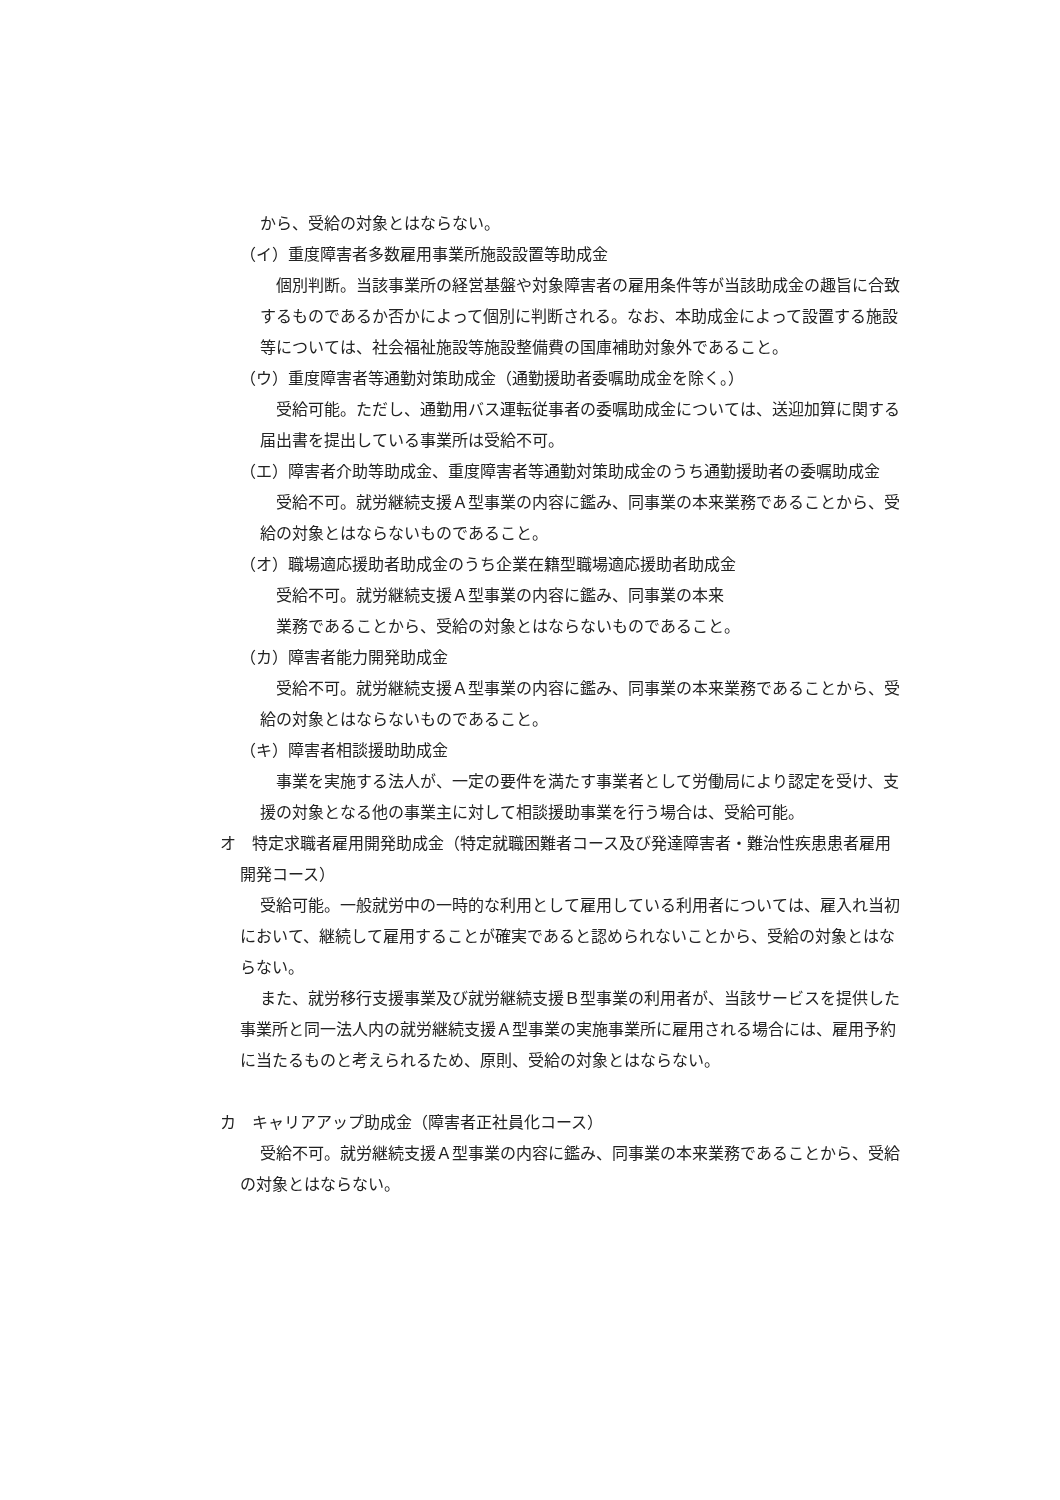から、受給の対象とはならない。
（イ）重度障害者多数雇用事業所施設設置等助成金
個別判断。当該事業所の経営基盤や対象障害者の雇用条件等が当該助成金の趣旨に合致するものであるか否かによって個別に判断される。なお、本助成金によって設置する施設等については、社会福祉施設等施設整備費の国庫補助対象外であること。
（ウ）重度障害者等通勤対策助成金（通勤援助者委嘱助成金を除く。）
受給可能。ただし、通勤用バス運転従事者の委嘱助成金については、送迎加算に関する届出書を提出している事業所は受給不可。
（エ）障害者介助等助成金、重度障害者等通勤対策助成金のうち通勤援助者の委嘱助成金
受給不可。就労継続支援Ａ型事業の内容に鑑み、同事業の本来業務であることから、受給の対象とはならないものであること。
（オ）職場適応援助者助成金のうち企業在籍型職場適応援助者助成金
受給不可。就労継続支援Ａ型事業の内容に鑑み、同事業の本来
業務であることから、受給の対象とはならないものであること。
（カ）障害者能力開発助成金
受給不可。就労継続支援Ａ型事業の内容に鑑み、同事業の本来業務であることから、受給の対象とはならないものであること。
（キ）障害者相談援助助成金
事業を実施する法人が、一定の要件を満たす事業者として労働局により認定を受け、支援の対象となる他の事業主に対して相談援助事業を行う場合は、受給可能。
オ　特定求職者雇用開発助成金（特定就職困難者コース及び発達障害者・難治性疾患患者雇用開発コース）
受給可能。一般就労中の一時的な利用として雇用している利用者については、雇入れ当初において、継続して雇用することが確実であると認められないことから、受給の対象とはならない。
また、就労移行支援事業及び就労継続支援Ｂ型事業の利用者が、当該サービスを提供した事業所と同一法人内の就労継続支援Ａ型事業の実施事業所に雇用される場合には、雇用予約に当たるものと考えられるため、原則、受給の対象とはならない。
カ　キャリアアップ助成金（障害者正社員化コース）
受給不可。就労継続支援Ａ型事業の内容に鑑み、同事業の本来業務であることから、受給の対象とはならない。